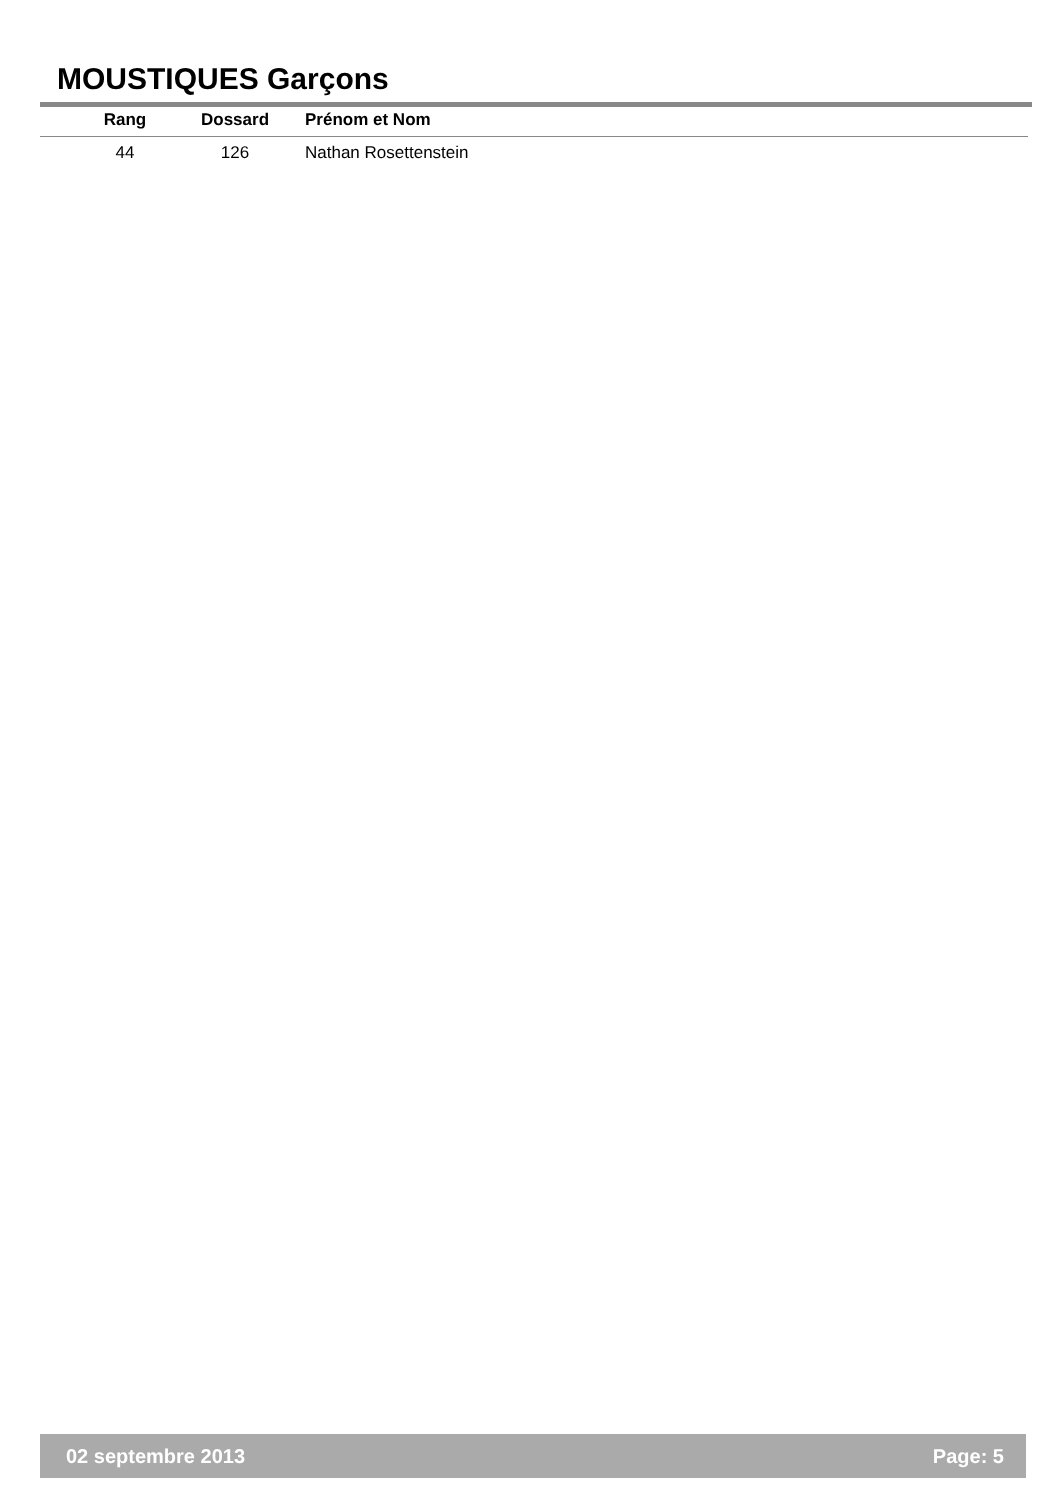MOUSTIQUES Garçons
| Rang | Dossard | Prénom et Nom |
| --- | --- | --- |
| 44 | 126 | Nathan Rosettenstein |
02 septembre 2013 Page: 5